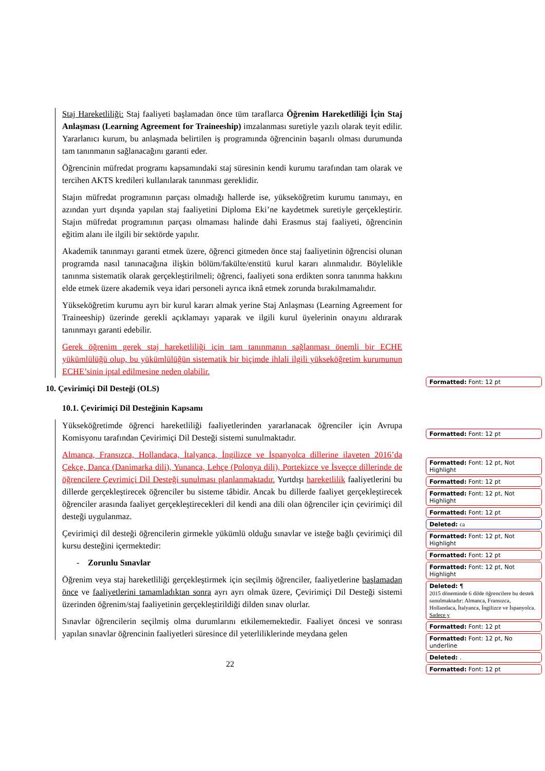Staj Hareketliliği: Staj faaliyeti başlamadan önce tüm taraflarca Öğrenim Hareketliliği İçin Staj Anlaşması (Learning Agreement for Traineeship) imzalanması suretiyle yazılı olarak teyit edilir. Yararlanıcı kurum, bu anlaşmada belirtilen iş programında öğrencinin başarılı olması durumunda tam tanınmanın sağlanacağını garanti eder.
Öğrencinin müfredat programı kapsamındaki staj süresinin kendi kurumu tarafından tam olarak ve tercihen AKTS kredileri kullanılarak tanınması gereklidir.
Stajın müfredat programının parçası olmadığı hallerde ise, yükseköğretim kurumu tanımayı, en azından yurt dışında yapılan staj faaliyetini Diploma Eki’ne kaydetmek suretiyle gerçekleştirir. Stajın müfredat programının parçası olmaması halinde dahi Erasmus staj faaliyeti, öğrencinin eğitim alanı ile ilgili bir sektörde yapılır.
Akademik tanınmayı garanti etmek üzere, öğrenci gitmeden önce staj faaliyetinin öğrencisi olunan programda nasıl tanınacağına ilişkin bölüm/fakülte/enstitü kurul kararı alınmalıdır. Böylelikle tanınma sistematik olarak gerçekleştirilmeli; öğrenci, faaliyeti sona erdikten sonra tanınma hakkını elde etmek üzere akademik veya idari personeli ayrıca iknâ etmek zorunda bırakılmamalıdır.
Yükseköğretim kurumu ayrı bir kurul kararı almak yerine Staj Anlaşması (Learning Agreement for Traineeship) üzerinde gerekli açıklamayı yaparak ve ilgili kurul üyelerinin onayını aldırarak tanınmayı garanti edebilir.
Gerek öğrenim gerek staj hareketliliği için tam tanınmanın sağlanması önemli bir ECHE yükümlülüğü olup, bu yükümlülüğün sistematik bir biçimde ihlali ilgili yükseköğretim kurumunun ECHE’sinin iptal edilmesine neden olabilir.
10. Çevirimiçi Dil Desteği (OLS)
10.1. Çevirimiçi Dil Desteğinin Kapsamı
Yükseköğretimde öğrenci hareketliliği faaliyetlerinden yararlanacak öğrenciler için Avrupa Komisyonu tarafından Çevirimiçi Dil Desteği sistemi sunulmaktadır.
Almanca, Fransızca, Hollandaca, İtalyanca, İngilizce ve İspanyolca dillerine ilaveten 2016’da Çekçe, Danca (Danimarka dili), Yunanca, Lehçe (Polonya dili), Portekizce ve İsveçce dillerinde de öğrencilere Çevrimiçi Dil Desteği sunulması planlanmaktadır. Yurtdışı hareketlilik faaliyetlerini bu dillerde gerçekleştirecek öğrenciler bu sisteme tâbidir. Ancak bu dillerde faaliyet gerçekleştirecek öğrenciler arasında faaliyet gerçekleştirecekleri dil kendi ana dili olan öğrenciler için çevirimiçi dil desteği uygulanmaz.
Çevirimiçi dil desteği öğrencilerin girmekle yükümlü olduğu sınavlar ve isteğe bağlı çevirimiçi dil kursu desteğini içermektedir:
- Zorunlu Sınavlar
Öğrenim veya staj hareketliliği gerçekleştirmek için seçilmiş öğrenciler, faaliyetlerine başlamadan önce ve faaliyetlerini tamamladıktan sonra ayrı ayrı olmak üzere, Çevirimiçi Dil Desteği sistemi üzerinden öğrenim/staj faaliyetinin gerçekleştirildiği dilden sınav olurlar.
Sınavlar öğrencilerin seçilmiş olma durumlarını etkilememektedir. Faaliyet öncesi ve sonrası yapılan sınavlar öğrencinin faaliyetleri süresince dil yeterliliklerinde meydana gelen
Formatted: Font: 12 pt
Formatted: Font: 12 pt
Formatted: Font: 12 pt, Not Highlight
Formatted: Font: 12 pt
Formatted: Font: 12 pt, Not Highlight
Formatted: Font: 12 pt
Deleted: ca
Formatted: Font: 12 pt, Not Highlight
Formatted: Font: 12 pt
Formatted: Font: 12 pt, Not Highlight
Deleted: ¶
2015 döneminde 6 dilde öğrencilere bu destek sunulmaktadır: Almanca, Fransızca, Hollandaca, İtalyanca, İngilizce ve İspanyolca. Sadece y
Formatted: Font: 12 pt
Formatted: Font: 12 pt, No underline
Deleted: .
Formatted: Font: 12 pt
22